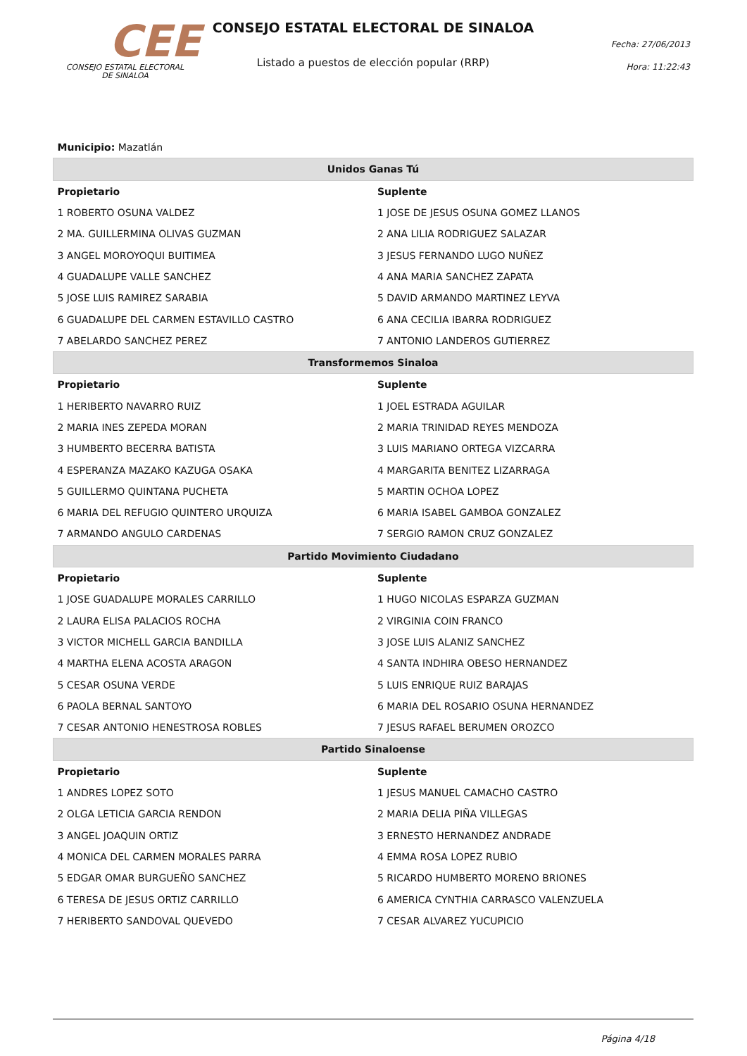CEE
CONSEJO ESTATAL ELECTORAL
DE SINALOA
CONSEJO ESTATAL ELECTORAL DE SINALOA
Listado a puestos de elección popular (RRP)
Fecha: 27/06/2013
Hora: 11:22:43
| Municipio: Mazatlán | |
| Unidos Ganas Tú | |
| Propietario | Suplente |
| 1 ROBERTO OSUNA VALDEZ | 1 JOSE DE JESUS OSUNA GOMEZ LLANOS |
| 2 MA. GUILLERMINA OLIVAS GUZMAN | 2 ANA LILIA RODRIGUEZ SALAZAR |
| 3 ANGEL MOROYOQUI BUITIMEA | 3 JESUS FERNANDO LUGO NUÑEZ |
| 4 GUADALUPE VALLE SANCHEZ | 4 ANA MARIA SANCHEZ ZAPATA |
| 5 JOSE LUIS RAMIREZ SARABIA | 5 DAVID ARMANDO MARTINEZ LEYVA |
| 6 GUADALUPE DEL CARMEN ESTAVILLO CASTRO | 6 ANA CECILIA IBARRA RODRIGUEZ |
| 7 ABELARDO SANCHEZ PEREZ | 7 ANTONIO LANDEROS GUTIERREZ |
| Transformemos Sinaloa | |
| Propietario | Suplente |
| 1 HERIBERTO NAVARRO RUIZ | 1 JOEL ESTRADA AGUILAR |
| 2 MARIA INES ZEPEDA MORAN | 2 MARIA TRINIDAD REYES MENDOZA |
| 3 HUMBERTO BECERRA BATISTA | 3 LUIS MARIANO ORTEGA VIZCARRA |
| 4 ESPERANZA MAZAKO KAZUGA OSAKA | 4 MARGARITA BENITEZ LIZARRAGA |
| 5 GUILLERMO QUINTANA PUCHETA | 5 MARTIN OCHOA LOPEZ |
| 6 MARIA DEL REFUGIO QUINTERO URQUIZA | 6 MARIA ISABEL GAMBOA GONZALEZ |
| 7 ARMANDO ANGULO CARDENAS | 7 SERGIO RAMON CRUZ GONZALEZ |
| Partido Movimiento Ciudadano | |
| Propietario | Suplente |
| 1 JOSE GUADALUPE MORALES CARRILLO | 1 HUGO NICOLAS ESPARZA GUZMAN |
| 2 LAURA ELISA PALACIOS ROCHA | 2 VIRGINIA COIN FRANCO |
| 3 VICTOR MICHELL GARCIA BANDILLA | 3 JOSE LUIS ALANIZ SANCHEZ |
| 4 MARTHA ELENA ACOSTA ARAGON | 4 SANTA INDHIRA OBESO HERNANDEZ |
| 5 CESAR OSUNA VERDE | 5 LUIS ENRIQUE RUIZ BARAJAS |
| 6 PAOLA BERNAL SANTOYO | 6 MARIA DEL ROSARIO OSUNA HERNANDEZ |
| 7 CESAR ANTONIO HENESTROSA ROBLES | 7 JESUS RAFAEL BERUMEN OROZCO |
| Partido Sinaloense | |
| Propietario | Suplente |
| 1 ANDRES LOPEZ SOTO | 1 JESUS MANUEL CAMACHO CASTRO |
| 2 OLGA LETICIA GARCIA RENDON | 2 MARIA DELIA PIÑA VILLEGAS |
| 3 ANGEL JOAQUIN ORTIZ | 3 ERNESTO HERNANDEZ ANDRADE |
| 4 MONICA DEL CARMEN MORALES PARRA | 4 EMMA ROSA LOPEZ RUBIO |
| 5 EDGAR OMAR BURGUEÑO SANCHEZ | 5 RICARDO HUMBERTO MORENO BRIONES |
| 6 TERESA DE JESUS ORTIZ CARRILLO | 6 AMERICA CYNTHIA CARRASCO VALENZUELA |
| 7 HERIBERTO SANDOVAL QUEVEDO | 7 CESAR ALVAREZ YUCUPICIO |
Página 4/18